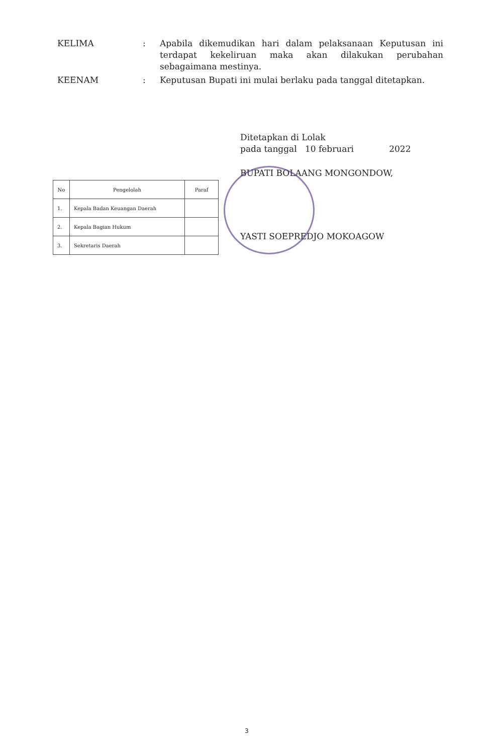KELIMA : Apabila dikemudikan hari dalam pelaksanaan Keputusan ini terdapat kekeliruan maka akan dilakukan perubahan sebagaimana mestinya.
KEENAM : Keputusan Bupati ini mulai berlaku pada tanggal ditetapkan.
Ditetapkan di Lolak
pada tanggal 10 februari 2022
BUPATI BOLAANG MONGONDOW,
YASTI SOEPREDJO MOKOAGOW
| No | Pengelolah | Paraf |
| --- | --- | --- |
| 1. | Kepala Badan Keuangan Daerah | |
| 2. | Kepala Bagian Hukum | |
| 3. | Sekretaris Daerah | |
3